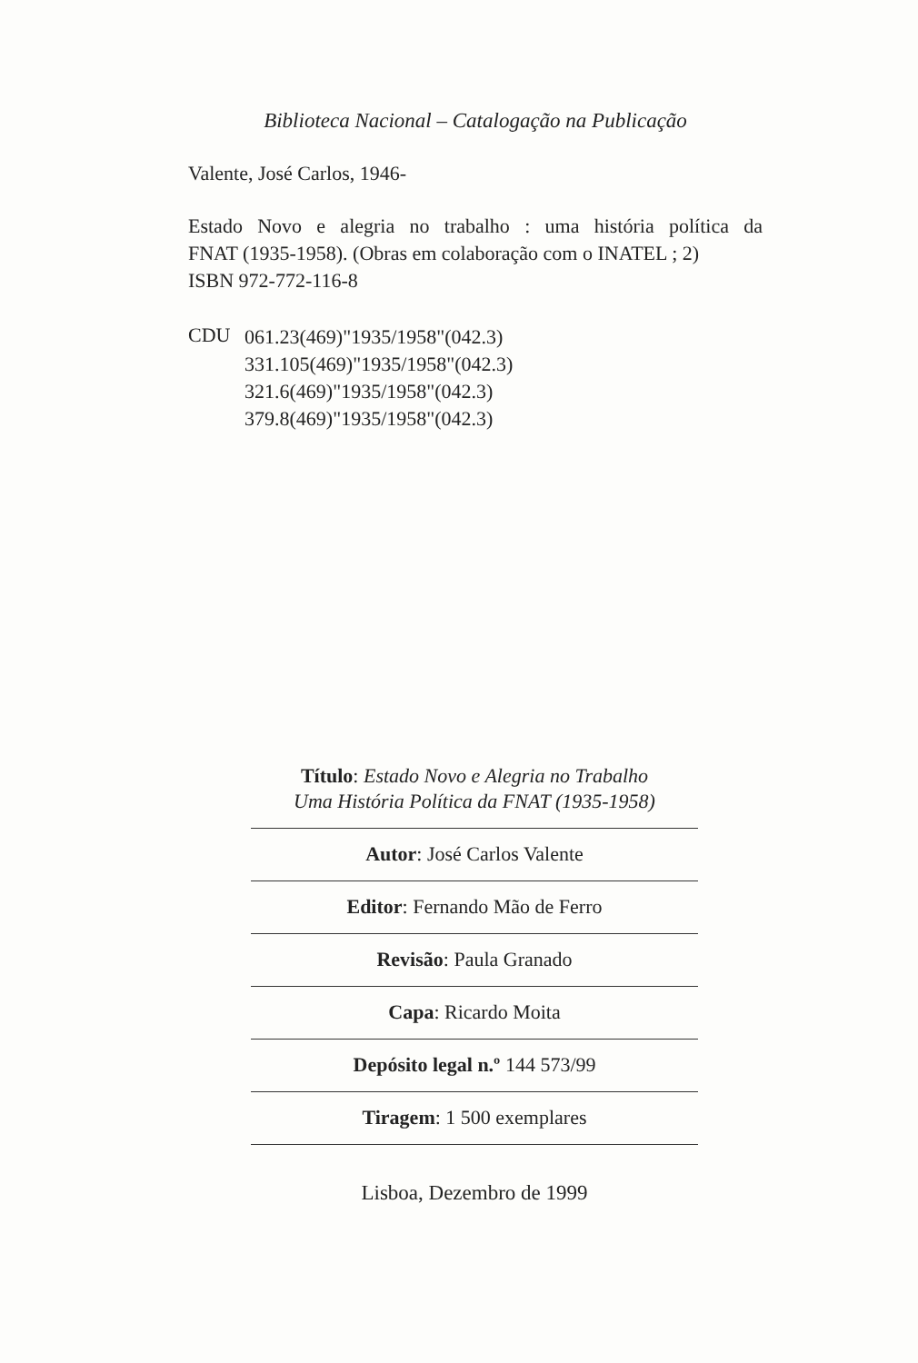Biblioteca Nacional – Catalogação na Publicação
Valente, José Carlos, 1946-
Estado Novo e alegria no trabalho : uma história política da
FNAT (1935-1958). (Obras em colaboração com o INATEL ; 2)
ISBN 972-772-116-8
CDU
061.23(469)"1935/1958"(042.3)
331.105(469)"1935/1958"(042.3)
321.6(469)"1935/1958"(042.3)
379.8(469)"1935/1958"(042.3)
Título: Estado Novo e Alegria no Trabalho
Uma História Política da FNAT (1935-1958)
Autor: José Carlos Valente
Editor: Fernando Mão de Ferro
Revisão: Paula Granado
Capa: Ricardo Moita
Depósito legal n.º 144 573/99
Tiragem: 1 500 exemplares
Lisboa, Dezembro de 1999